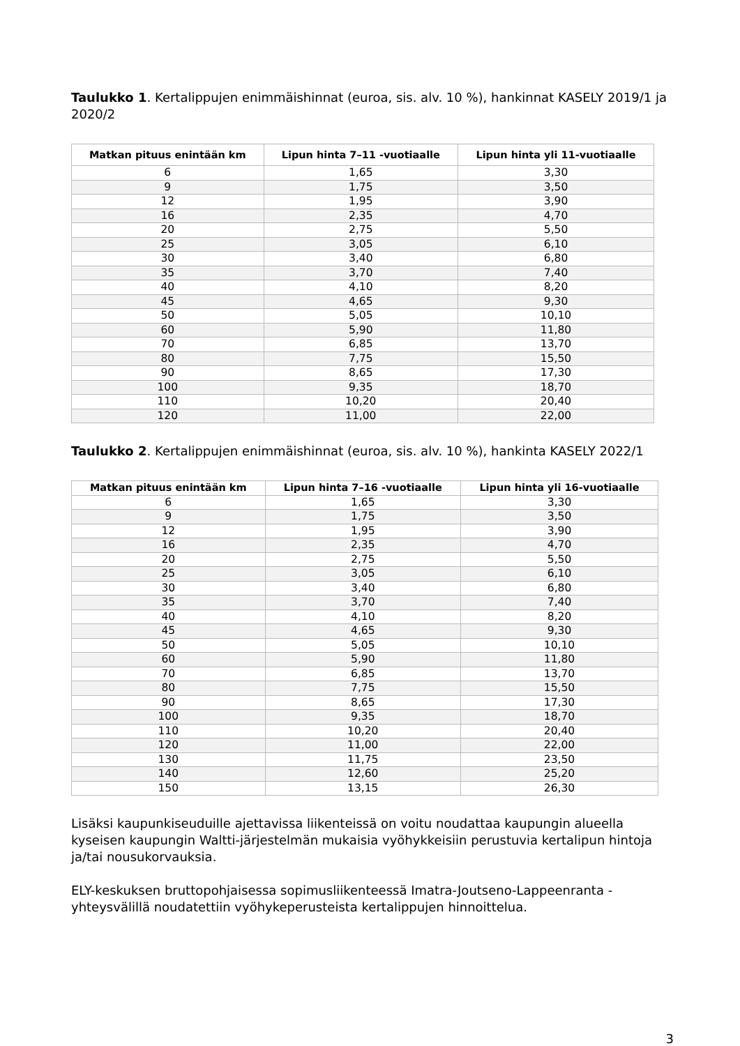Taulukko 1. Kertalippujen enimmäishinnat (euroa, sis. alv. 10 %), hankinnat KASELY 2019/1 ja 2020/2
| Matkan pituus enintään km | Lipun hinta 7–11 -vuotiaalle | Lipun hinta yli 11-vuotiaalle |
| --- | --- | --- |
| 6 | 1,65 | 3,30 |
| 9 | 1,75 | 3,50 |
| 12 | 1,95 | 3,90 |
| 16 | 2,35 | 4,70 |
| 20 | 2,75 | 5,50 |
| 25 | 3,05 | 6,10 |
| 30 | 3,40 | 6,80 |
| 35 | 3,70 | 7,40 |
| 40 | 4,10 | 8,20 |
| 45 | 4,65 | 9,30 |
| 50 | 5,05 | 10,10 |
| 60 | 5,90 | 11,80 |
| 70 | 6,85 | 13,70 |
| 80 | 7,75 | 15,50 |
| 90 | 8,65 | 17,30 |
| 100 | 9,35 | 18,70 |
| 110 | 10,20 | 20,40 |
| 120 | 11,00 | 22,00 |
Taulukko 2. Kertalippujen enimmäishinnat (euroa, sis. alv. 10 %), hankinta KASELY 2022/1
| Matkan pituus enintään km | Lipun hinta 7–16 -vuotiaalle | Lipun hinta yli 16-vuotiaalle |
| --- | --- | --- |
| 6 | 1,65 | 3,30 |
| 9 | 1,75 | 3,50 |
| 12 | 1,95 | 3,90 |
| 16 | 2,35 | 4,70 |
| 20 | 2,75 | 5,50 |
| 25 | 3,05 | 6,10 |
| 30 | 3,40 | 6,80 |
| 35 | 3,70 | 7,40 |
| 40 | 4,10 | 8,20 |
| 45 | 4,65 | 9,30 |
| 50 | 5,05 | 10,10 |
| 60 | 5,90 | 11,80 |
| 70 | 6,85 | 13,70 |
| 80 | 7,75 | 15,50 |
| 90 | 8,65 | 17,30 |
| 100 | 9,35 | 18,70 |
| 110 | 10,20 | 20,40 |
| 120 | 11,00 | 22,00 |
| 130 | 11,75 | 23,50 |
| 140 | 12,60 | 25,20 |
| 150 | 13,15 | 26,30 |
Lisäksi kaupunkiseuduille ajettavissa liikenteissä on voitu noudattaa kaupungin alueella kyseisen kaupungin Waltti-järjestelmän mukaisia vyöhykkeisiin perustuvia kertalipun hintoja ja/tai nousukorvauksia.
ELY-keskuksen bruttopohjaisessa sopimusliikenteessä Imatra-Joutseno-Lappeenranta -yhteysvälillä noudatettiin vyöhykeperusteista kertalippujen hinnoittelua.
3